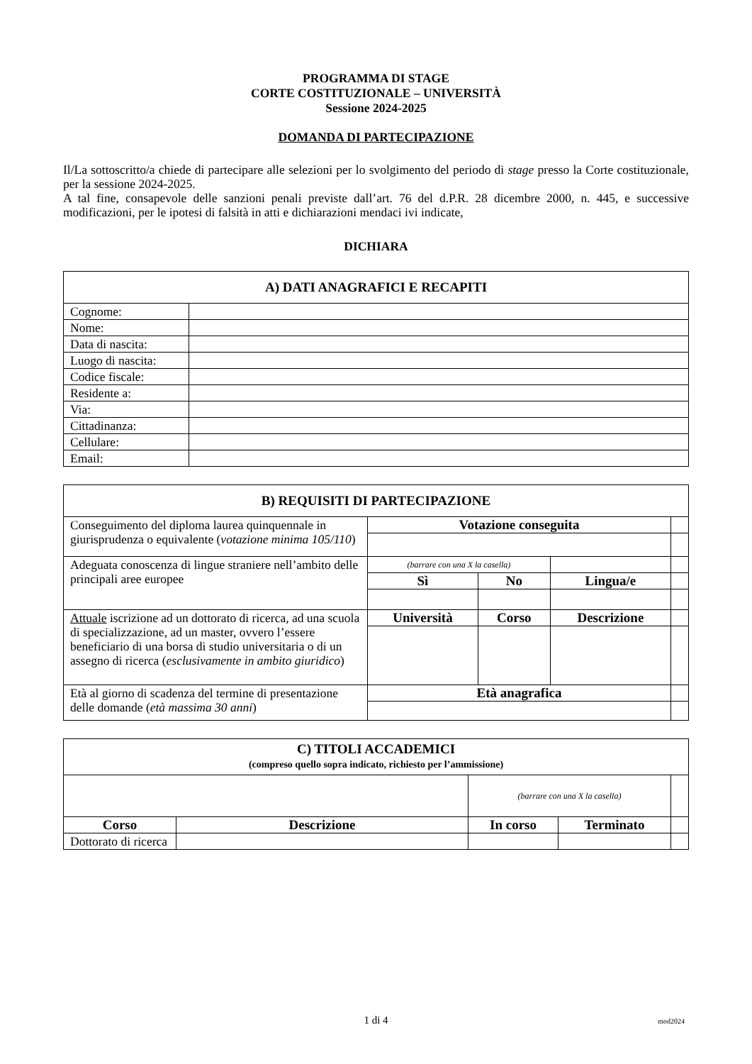PROGRAMMA DI STAGE
CORTE COSTITUZIONALE – UNIVERSITÀ
Sessione 2024-2025
DOMANDA DI PARTECIPAZIONE
Il/La sottoscritto/a chiede di partecipare alle selezioni per lo svolgimento del periodo di stage presso la Corte costituzionale, per la sessione 2024-2025.
A tal fine, consapevole delle sanzioni penali previste dall’art. 76 del d.P.R. 28 dicembre 2000, n. 445, e successive modificazioni, per le ipotesi di falsità in atti e dichiarazioni mendaci ivi indicate,
DICHIARA
| A) DATI ANAGRAFICI E RECAPITI | |
| Cognome: | |
| Nome: | |
| Data di nascita: | |
| Luogo di nascita: | |
| Codice fiscale: | |
| Residente a: | |
| Via: | |
| Cittadinanza: | |
| Cellulare: | |
| Email: | |
| B) REQUISITI DI PARTECIPAZIONE | | | | |
| Conseguimento del diploma laurea quinquennale in giurisprudenza o equivalente ( votazione minima 105/110 ) | Votazione conseguita | | | |
| Adeguata conoscenza di lingue straniere nell’ambito delle principali aree europee | (barrare con una X la casella) | | | |
| | Sì | No | Lingua/e | |
| Attuale iscrizione ad un dottorato di ricerca, ad una scuola di specializzazione, ad un master, ovvero l’essere beneficiario di una borsa di studio universitaria o di un assegno di ricerca ( esclusivamente in ambito giuridico ) | Università | Corso | Descrizione | |
| Età al giorno di scadenza del termine di presentazione delle domande ( età massima 30 anni ) | Età anagrafica | | | |
| C) TITOLI ACCADEMICI (compreso quello sopra indicato, richiesto per l’ammissione) | | | | |
| | | (barrare con una X la casella) | | |
| Corso | Descrizione | In corso | Terminato | |
| Dottorato di ricerca | | | | |
1 di 4 mod2024